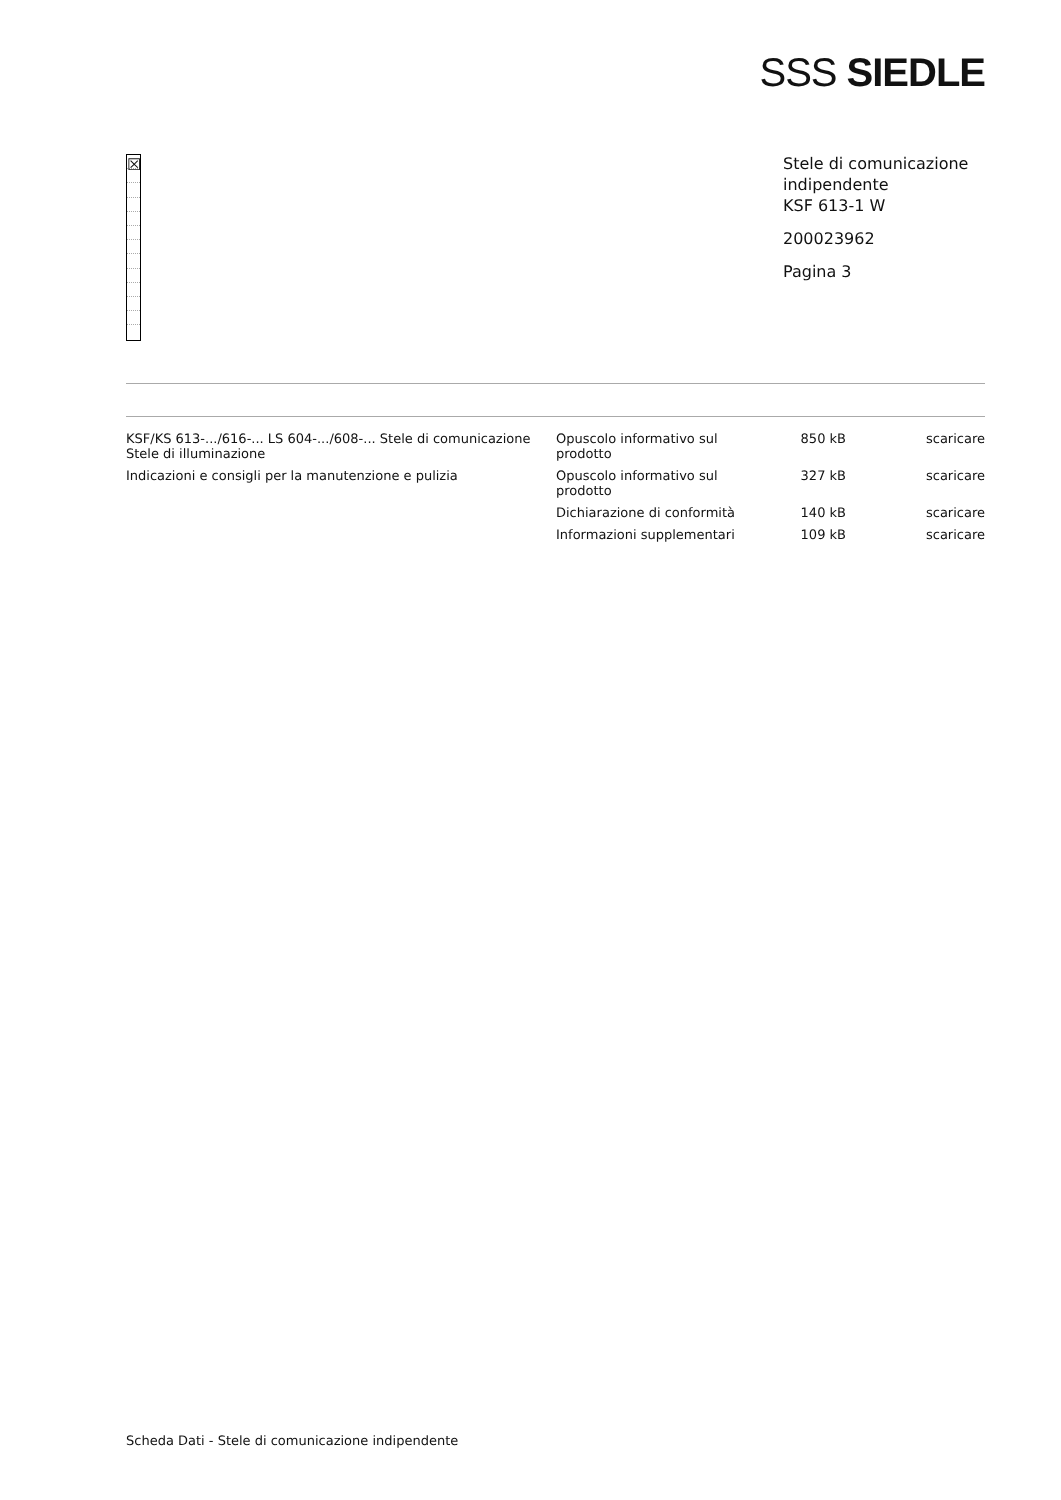SSS SIEDLE
☒
Stele di comunicazione indipendente
KSF 613-1 W
200023962
Pagina 3
| KSF/KS 613-.../616-... LS 604-.../608-... Stele di comunicazione Stele di illuminazione | Opuscolo informativo sul prodotto | 850 kB | scaricare |
| Indicazioni e consigli per la manutenzione e pulizia | Opuscolo informativo sul prodotto | 327 kB | scaricare |
| | Dichiarazione di conformità | 140 kB | scaricare |
| | Informazioni supplementari | 109 kB | scaricare |
Scheda Dati - Stele di comunicazione indipendente